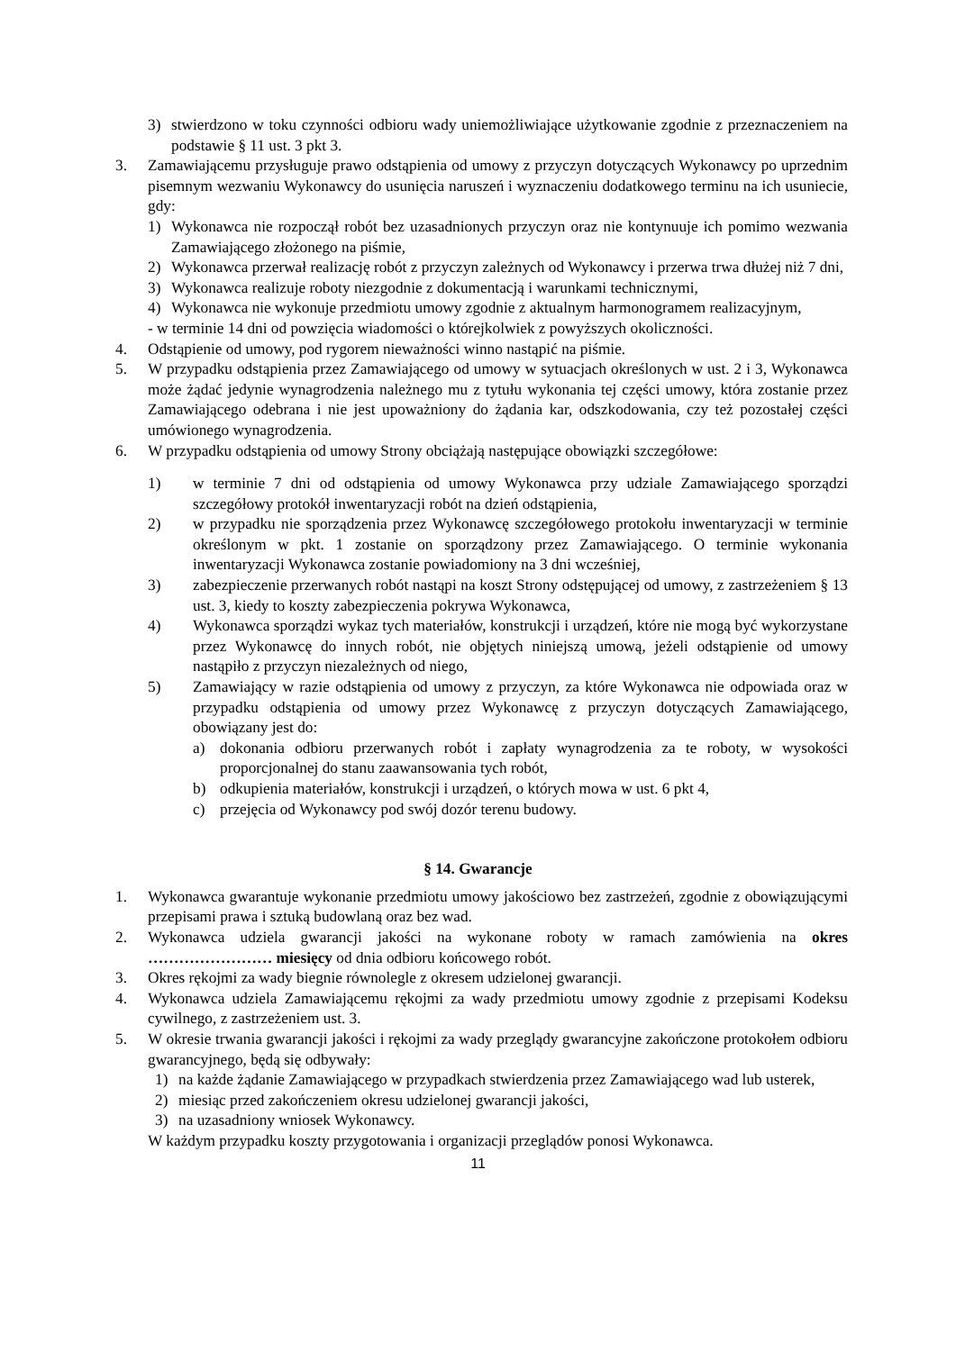3) stwierdzono w toku czynności odbioru wady uniemożliwiające użytkowanie zgodnie z przeznaczeniem na podstawie § 11 ust. 3 pkt 3.
3. Zamawiającemu przysługuje prawo odstąpienia od umowy z przyczyn dotyczących Wykonawcy po uprzednim pisemnym wezwaniu Wykonawcy do usunięcia naruszeń i wyznaczeniu dodatkowego terminu na ich usuniecie, gdy:
1) Wykonawca nie rozpoczął robót bez uzasadnionych przyczyn oraz nie kontynuuje ich pomimo wezwania Zamawiającego złożonego na piśmie,
2) Wykonawca przerwał realizację robót z przyczyn zależnych od Wykonawcy i przerwa trwa dłużej niż 7 dni,
3) Wykonawca realizuje roboty niezgodnie z dokumentacją i warunkami technicznymi,
4) Wykonawca nie wykonuje przedmiotu umowy zgodnie z aktualnym harmonogramem realizacyjnym,
- w terminie 14 dni od powzięcia wiadomości o którejkolwiek z powyższych okoliczności.
4. Odstąpienie od umowy, pod rygorem nieważności winno nastąpić na piśmie.
5. W przypadku odstąpienia przez Zamawiającego od umowy w sytuacjach określonych w ust. 2 i 3, Wykonawca może żądać jedynie wynagrodzenia należnego mu z tytułu wykonania tej części umowy, która zostanie przez Zamawiającego odebrana i nie jest upoważniony do żądania kar, odszkodowania, czy też pozostałej części umówionego wynagrodzenia.
6. W przypadku odstąpienia od umowy Strony obciążają następujące obowiązki szczegółowe:
1) w terminie 7 dni od odstąpienia od umowy Wykonawca przy udziale Zamawiającego sporządzi szczegółowy protokół inwentaryzacji robót na dzień odstąpienia,
2) w przypadku nie sporządzenia przez Wykonawcę szczegółowego protokołu inwentaryzacji w terminie określonym w pkt. 1 zostanie on sporządzony przez Zamawiającego. O terminie wykonania inwentaryzacji Wykonawca zostanie powiadomiony na 3 dni wcześniej,
3) zabezpieczenie przerwanych robót nastąpi na koszt Strony odstępującej od umowy, z zastrzeżeniem § 13 ust. 3, kiedy to koszty zabezpieczenia pokrywa Wykonawca,
4) Wykonawca sporządzi wykaz tych materiałów, konstrukcji i urządzeń, które nie mogą być wykorzystane przez Wykonawcę do innych robót, nie objętych niniejszą umową, jeżeli odstąpienie od umowy nastąpiło z przyczyn niezależnych od niego,
5) Zamawiający w razie odstąpienia od umowy z przyczyn, za które Wykonawca nie odpowiada oraz w przypadku odstąpienia od umowy przez Wykonawcę z przyczyn dotyczących Zamawiającego, obowiązany jest do:
a) dokonania odbioru przerwanych robót i zapłaty wynagrodzenia za te roboty, w wysokości proporcjonalnej do stanu zaawansowania tych robót,
b) odkupienia materiałów, konstrukcji i urządzeń, o których mowa w ust. 6 pkt 4,
c) przejęcia od Wykonawcy pod swój dozór terenu budowy.
§ 14. Gwarancje
1. Wykonawca gwarantuje wykonanie przedmiotu umowy jakościowo bez zastrzeżeń, zgodnie z obowiązującymi przepisami prawa i sztuką budowlaną oraz bez wad.
2. Wykonawca udziela gwarancji jakości na wykonane roboty w ramach zamówienia na okres …………………… miesięcy od dnia odbioru końcowego robót.
3. Okres rękojmi za wady biegnie równolegle z okresem udzielonej gwarancji.
4. Wykonawca udziela Zamawiającemu rękojmi za wady przedmiotu umowy zgodnie z przepisami Kodeksu cywilnego, z zastrzeżeniem ust. 3.
5. W okresie trwania gwarancji jakości i rękojmi za wady przeglądy gwarancyjne zakończone protokołem odbioru gwarancyjnego, będą się odbywały:
1) na każde żądanie Zamawiającego w przypadkach stwierdzenia przez Zamawiającego wad lub usterek,
2) miesiąc przed zakończeniem okresu udzielonej gwarancji jakości,
3) na uzasadniony wniosek Wykonawcy.
W każdym przypadku koszty przygotowania i organizacji przeglądów ponosi Wykonawca.
11